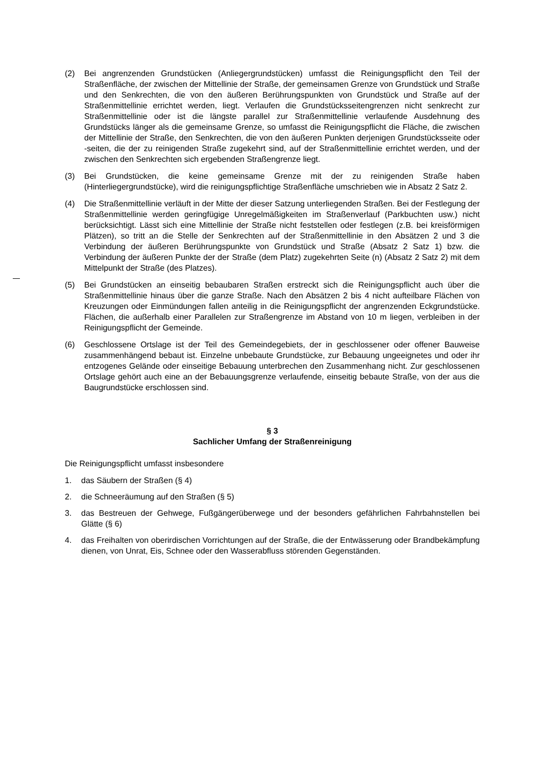(2) Bei angrenzenden Grundstücken (Anliegergrundstücken) umfasst die Reinigungspflicht den Teil der Straßenfläche, der zwischen der Mittellinie der Straße, der gemeinsamen Grenze von Grundstück und Straße und den Senkrechten, die von den äußeren Berührungspunkten von Grundstück und Straße auf der Straßenmittellinie errichtet werden, liegt. Verlaufen die Grundstücksseitengrenzen nicht senkrecht zur Straßenmittellinie oder ist die längste parallel zur Straßenmittellinie verlaufende Ausdehnung des Grundstücks länger als die gemeinsame Grenze, so umfasst die Reinigungspflicht die Fläche, die zwischen der Mittellinie der Straße, den Senkrechten, die von den äußeren Punkten derjenigen Grundstücksseite oder -seiten, die der zu reinigenden Straße zugekehrt sind, auf der Straßenmittellinie errichtet werden, und der zwischen den Senkrechten sich ergebenden Straßengrenze liegt.
(3) Bei Grundstücken, die keine gemeinsame Grenze mit der zu reinigenden Straße haben (Hinterliegergrundstücke), wird die reinigungspflichtige Straßenfläche umschrieben wie in Absatz 2 Satz 2.
(4) Die Straßenmittellinie verläuft in der Mitte der dieser Satzung unterliegenden Straßen. Bei der Festlegung der Straßenmittellinie werden geringfügige Unregelmäßigkeiten im Straßenverlauf (Parkbuchten usw.) nicht berücksichtigt. Lässt sich eine Mittellinie der Straße nicht feststellen oder festlegen (z.B. bei kreisförmigen Plätzen), so tritt an die Stelle der Senkrechten auf der Straßenmittellinie in den Absätzen 2 und 3 die Verbindung der äußeren Berührungspunkte von Grundstück und Straße (Absatz 2 Satz 1) bzw. die Verbindung der äußeren Punkte der der Straße (dem Platz) zugekehrten Seite (n) (Absatz 2 Satz 2) mit dem Mittelpunkt der Straße (des Platzes).
(5) Bei Grundstücken an einseitig bebaubaren Straßen erstreckt sich die Reinigungspflicht auch über die Straßenmittellinie hinaus über die ganze Straße. Nach den Absätzen 2 bis 4 nicht aufteilbare Flächen von Kreuzungen oder Einmündungen fallen anteilig in die Reinigungspflicht der angrenzenden Eckgrundstücke. Flächen, die außerhalb einer Parallelen zur Straßengrenze im Abstand von 10 m liegen, verbleiben in der Reinigungspflicht der Gemeinde.
(6) Geschlossene Ortslage ist der Teil des Gemeindegebiets, der in geschlossener oder offener Bauweise zusammenhängend bebaut ist. Einzelne unbebaute Grundstücke, zur Bebauung ungeeignetes und oder ihr entzogenes Gelände oder einseitige Bebauung unterbrechen den Zusammenhang nicht. Zur geschlossenen Ortslage gehört auch eine an der Bebauungsgrenze verlaufende, einseitig bebaute Straße, von der aus die Baugrundstücke erschlossen sind.
§ 3
Sachlicher Umfang der Straßenreinigung
Die Reinigungspflicht umfasst insbesondere
1. das Säubern der Straßen (§ 4)
2. die Schneeräumung auf den Straßen (§ 5)
3. das Bestreuen der Gehwege, Fußgängerüberwege und der besonders gefährlichen Fahrbahnstellen bei Glätte (§ 6)
4. das Freihalten von oberirdischen Vorrichtungen auf der Straße, die der Entwässerung oder Brandbekämpfung dienen, von Unrat, Eis, Schnee oder den Wasserabfluss störenden Gegenständen.